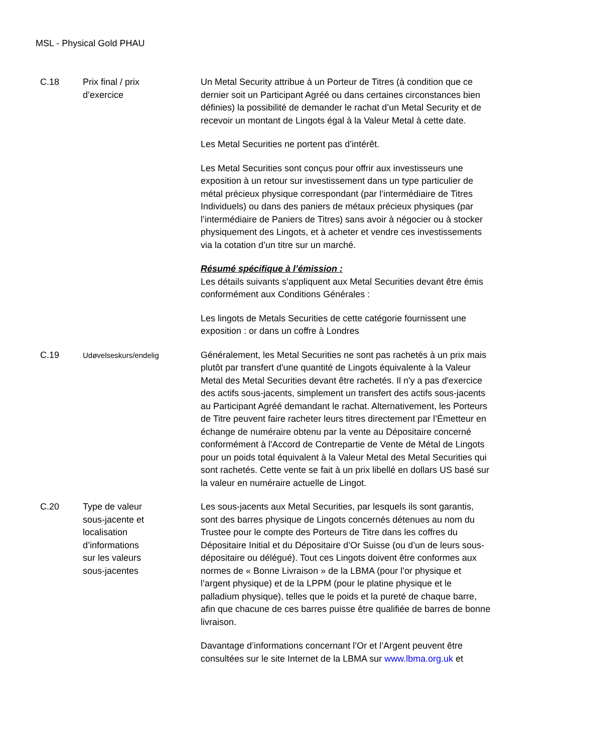MSL - Physical Gold PHAU
| C.18 | Prix final / prix d’exercice | Un Metal Security attribue à un Porteur de Titres (à condition que ce dernier soit un Participant Agréé ou dans certaines circonstances bien définies) la possibilité de demander le rachat d’un Metal Security et de recevoir un montant de Lingots égal à la Valeur Metal à cette date. Les Metal Securities ne portent pas d’intérêt. Les Metal Securities sont conçus pour offrir aux investisseurs une exposition à un retour sur investissement dans un type particulier de métal précieux physique correspondant (par l’intermédiaire de Titres Individuels) ou dans des paniers de métaux précieux physiques (par l’intermédiaire de Paniers de Titres) sans avoir à négocier ou à stocker physiquement des Lingots, et à acheter et vendre ces investissements via la cotation d’un titre sur un marché. Résumé spécifique à l’émission : Les détails suivants s’appliquent aux Metal Securities devant être émis conformément aux Conditions Générales : Les lingots de Metals Securities de cette catégorie fournissent une exposition : or dans un coffre à Londres |
| C.19 | Udøvelseskurs/endelig | Généralement, les Metal Securities ne sont pas rachetés à un prix mais plutôt par transfert d'une quantité de Lingots équivalente à la Valeur Metal des Metal Securities devant être rachetés. Il n'y a pas d'exercice des actifs sous-jacents, simplement un transfert des actifs sous-jacents au Participant Agréé demandant le rachat. Alternativement, les Porteurs de Titre peuvent faire racheter leurs titres directement par l’Émetteur en échange de numéraire obtenu par la vente au Dépositaire concerné conformément à l'Accord de Contrepartie de Vente de Métal de Lingots pour un poids total équivalent à la Valeur Metal des Metal Securities qui sont rachetés. Cette vente se fait à un prix libellé en dollars US basé sur la valeur en numéraire actuelle de Lingot. |
| C.20 | Type de valeur sous-jacente et localisation d’informations sur les valeurs sous-jacentes | Les sous-jacents aux Metal Securities, par lesquels ils sont garantis, sont des barres physique de Lingots concernés détenues au nom du Trustee pour le compte des Porteurs de Titre dans les coffres du Dépositaire Initial et du Dépositaire d’Or Suisse (ou d’un de leurs sous-dépositaire ou délégué). Tout ces Lingots doivent être conformes aux normes de « Bonne Livraison » de la LBMA (pour l’or physique et l’argent physique) et de la LPPM (pour le platine physique et le palladium physique), telles que le poids et la pureté de chaque barre, afin que chacune de ces barres puisse être qualifiée de barres de bonne livraison. Davantage d’informations concernant l’Or et l’Argent peuvent être consultées sur le site Internet de la LBMA sur www.lbma.org.uk et |